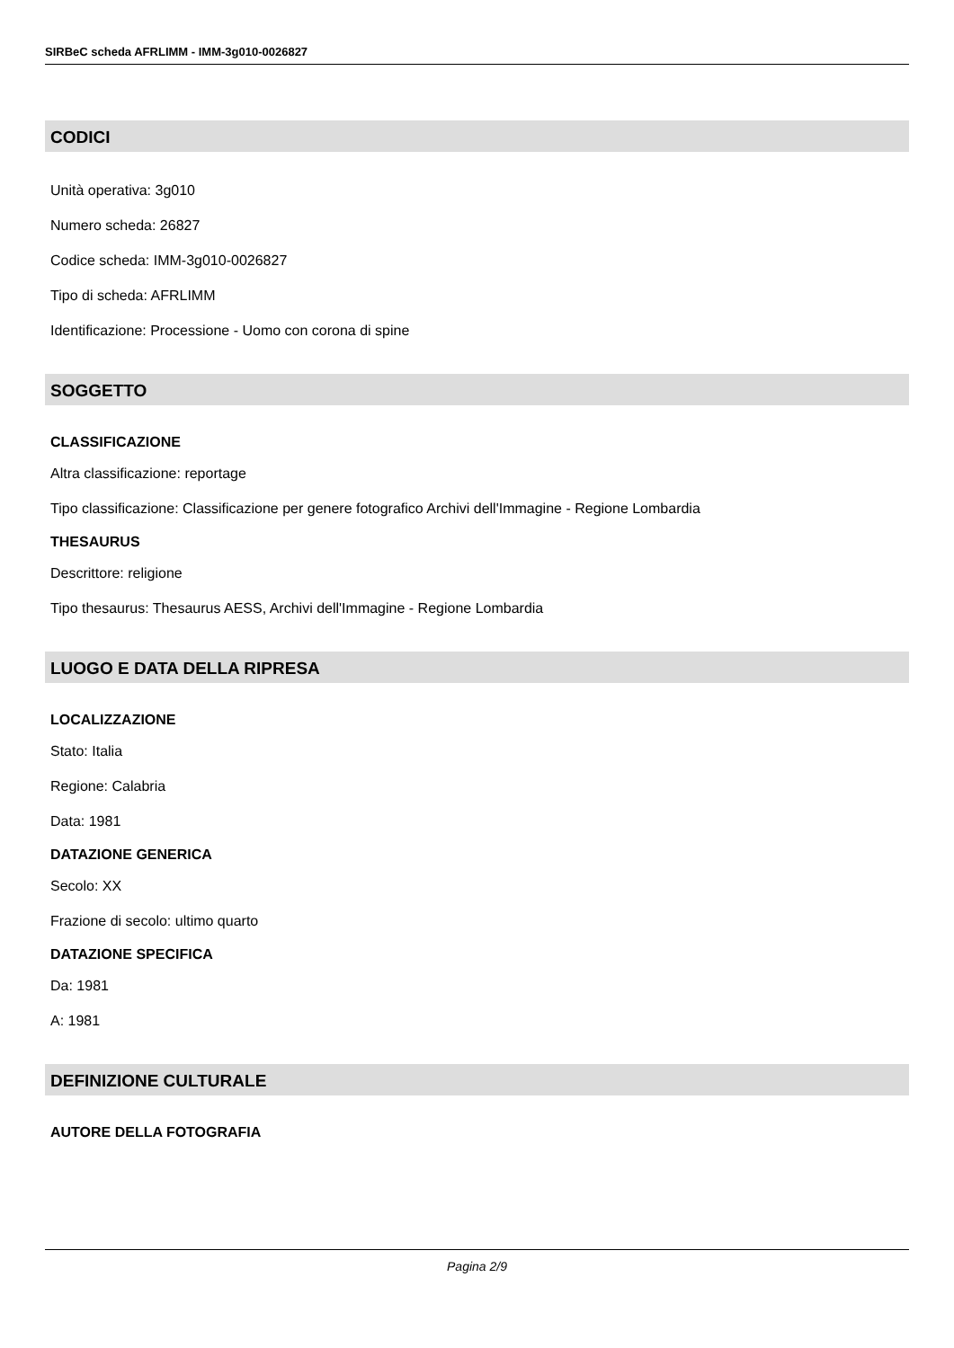SIRBeC scheda AFRLIMM - IMM-3g010-0026827
CODICI
Unità operativa: 3g010
Numero scheda: 26827
Codice scheda: IMM-3g010-0026827
Tipo di scheda: AFRLIMM
Identificazione: Processione - Uomo con corona di spine
SOGGETTO
CLASSIFICAZIONE
Altra classificazione: reportage
Tipo classificazione: Classificazione per genere fotografico Archivi dell'Immagine - Regione Lombardia
THESAURUS
Descrittore: religione
Tipo thesaurus: Thesaurus AESS, Archivi dell'Immagine - Regione Lombardia
LUOGO E DATA DELLA RIPRESA
LOCALIZZAZIONE
Stato: Italia
Regione: Calabria
Data: 1981
DATAZIONE GENERICA
Secolo: XX
Frazione di secolo: ultimo quarto
DATAZIONE SPECIFICA
Da: 1981
A: 1981
DEFINIZIONE CULTURALE
AUTORE DELLA FOTOGRAFIA
Pagina 2/9